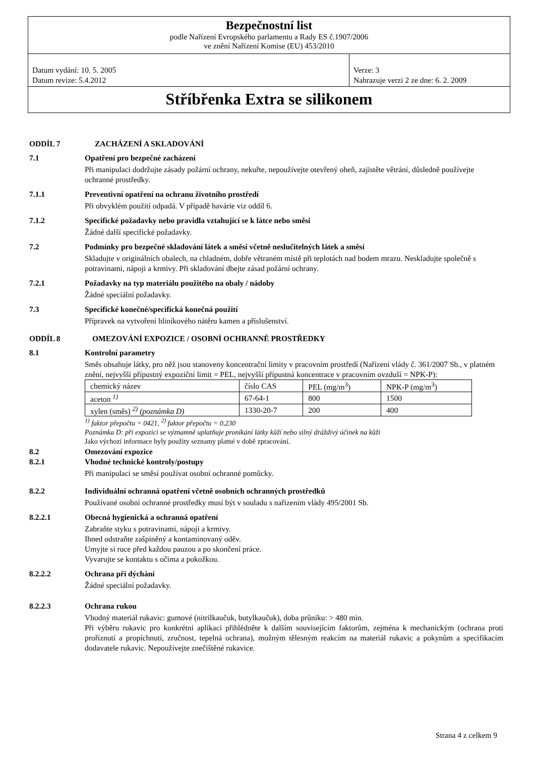Bezpečnostní list
podle Nařízení Evropského parlamentu a Rady ES č.1907/2006
ve znění Nařízení Komise (EU) 453/2010
Datum vydání: 10. 5. 2005
Datum revize: 5.4.2012
Verze: 3
Nahrazuje verzi 2 ze dne: 6. 2. 2009
Stříbřenka Extra se silikonem
ODDÍL 7 ZACHÁZENÍ A SKLADOVÁNÍ
7.1 Opatření pro bezpečné zacházení
Při manipulaci dodržujte zásady požární ochrany, nekuřte, nepoužívejte otevřený oheň, zajistěte větrání, důsledně používejte ochranné prostředky.
7.1.1 Preventivní opatření na ochranu životního prostředí
Při obvyklém použití odpadá. V případě havárie viz oddíl 6.
7.1.2 Specifické požadavky nebo pravidla vztahující se k látce nebo směsi
Žádné další specifické požadavky.
7.2 Podmínky pro bezpečné skladování látek a směsí včetně neslučitelných látek a směsí
Skladujte v originálních obalech, na chladném, dobře větraném místě při teplotách nad bodem mrazu. Neskladujte společně s potravinami, nápoji a krmivy. Při skladování dbejte zásad požární ochrany.
7.2.1 Požadavky na typ materiálu použitého na obaly / nádoby
Žádné speciální požadavky.
7.3 Specifické konečné/specifická konečná použití
Přípravek na vytvoření hliníkového nátěru kamen a příslušenství.
ODDÍL 8 OMEZOVÁNÍ EXPOZICE / OSOBNÍ OCHRANNÉ PROSTŘEDKY
8.1 Kontrolní parametry
Směs obsahuje látky, pro něž jsou stanoveny koncentrační limity v pracovním prostředí (Nařízení vlády č. 361/2007 Sb., v platném znění, nejvyšší přípustný expoziční limit = PEL, nejvyšší přípustná koncentrace v pracovním ovzduší = NPK-P):
| chemický název | číslo CAS | PEL (mg/m<sup>3</sup>) | NPK-P (mg/m<sup>3</sup>) |
| aceton <sup>1)</sup> | 67-64-1 | 800 | 1500 |
| xylen (směs) <sup>2)</sup> (poznámka D) | 1330-20-7 | 200 | 400 |
<sup>1)</sup> faktor přepočtu = 0421, <sup>2)</sup> faktor přepočtu = 0,230
Poznámka D: při expozici se významně uplatňuje pronikání látky kůží nebo silný dráždivý účinek na kůži
Jako výchozí informace byly použity seznamy platné v době zpracování.
8.2 Omezování expozice
8.2.1 Vhodné technické kontroly/postupy
Při manipulaci se směsí používat osobní ochranné pomůcky.
8.2.2 Individuální ochranná opatření včetně osobních ochranných prostředků
Používané osobní ochranné prostředky musí být v souladu s nařízením vlády 495/2001 Sb.
8.2.2.1 Obecná hygienická a ochranná opatření
Zabraňte styku s potravinami, nápoji a krmivy.
Ihned odstraňte zašpiněný a kontaminovaný oděv.
Umyjte si ruce před každou pauzou a po skončení práce.
Vyvarujte se kontaktu s očima a pokožkou.
8.2.2.2 Ochrana při dýchání
Žádné speciální požadavky.
8.2.2.3 Ochrana rukou
Vhodný materiál rukavic: gumové (nitrilkaučuk, butylkaučuk), doba průniku: > 480 min.
Při výběru rukavic pro konkrétní aplikaci přihlédněte k dalším souvisejícím faktorům, zejména k mechanickým (ochrana proti proříznutí a propíchnutí, zručnost, tepelná ochrana), možným tělesným reakcím na materiál rukavic a pokynům a specifikacím dodavatele rukavic. Nepoužívejte znečištěné rukavice.
Strana 4 z celkem 9